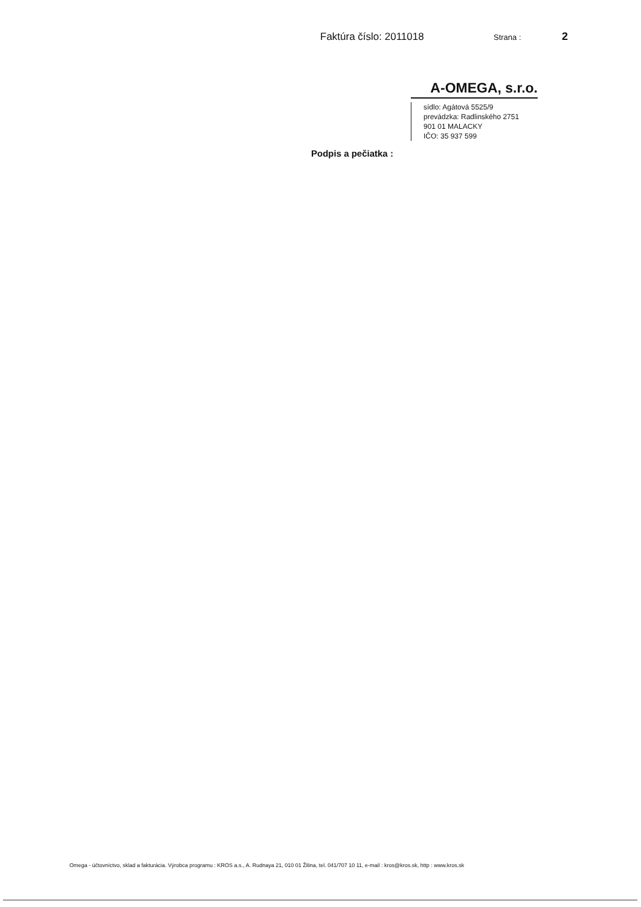Faktúra číslo: 2011018 Strana : 2
A-OMEGA, s.r.o.
sídlo: Agátová 5525/9
prevádzka: Radlinského 2751
901 01 MALACKY
IČO: 35 937 599
Podpis a pečiatka :
Omega - účtovníctvo, sklad a fakturácia. Výrobca programu : KROS a.s., A. Rudnaya 21, 010 01 Žilina, tel. 041/707 10 11, e-mail : kros@kros.sk, http : www.kros.sk